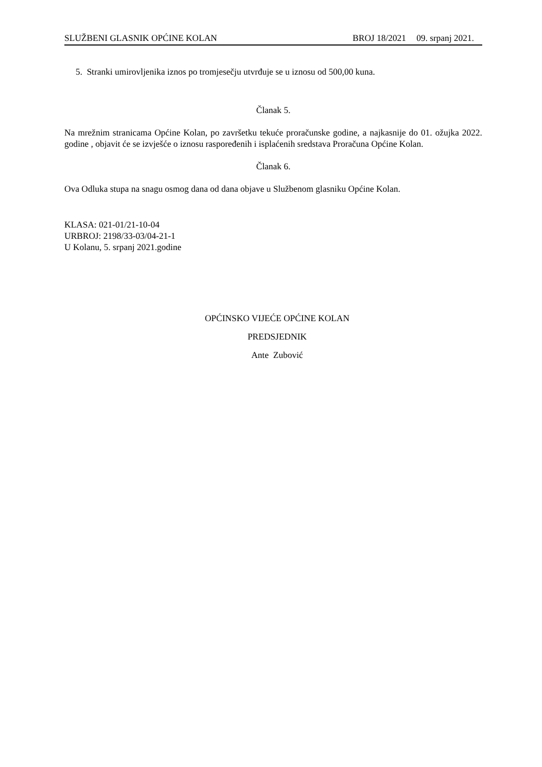SLUŽBENI GLASNIK OPĆINE KOLAN BROJ 18/2021 09. srpanj 2021.
5. Stranki umirovljenika iznos po tromjesečju utvrđuje se u iznosu od 500,00 kuna.
Članak 5.
Na mrežnim stranicama Općine Kolan, po završetku tekuće proračunske godine, a najkasnije do 01. ožujka 2022. godine , objavit će se izvješće o iznosu raspoređenih i isplaćenih sredstava Proračuna Općine Kolan.
Članak 6.
Ova Odluka stupa na snagu osmog dana od dana objave u Službenom glasniku Općine Kolan.
KLASA: 021-01/21-10-04
URBROJ: 2198/33-03/04-21-1
U Kolanu, 5. srpanj 2021.godine
OPĆINSKO VIJEĆE OPĆINE KOLAN
PREDSJEDNIK
Ante Zubović